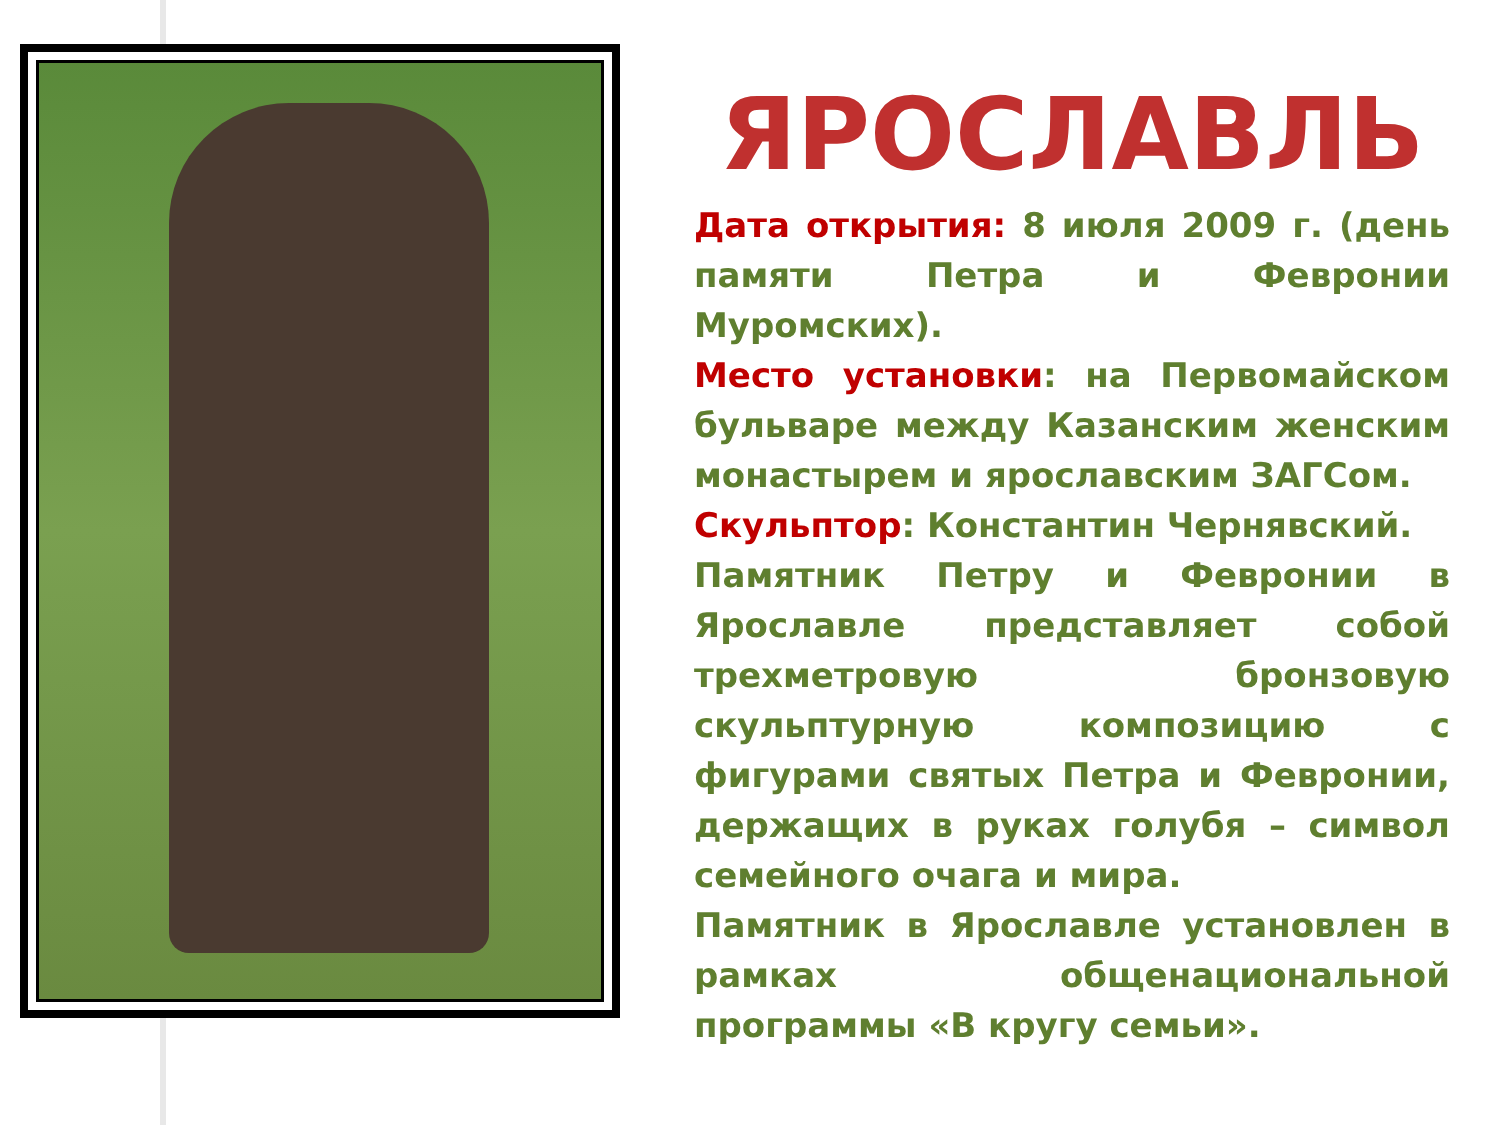ЯРОСЛАВЛЬ
Дата открытия: 8 июля 2009 г. (день памяти Петра и Февронии Муромских).
Место установки: на Первомайском бульваре между Казанским женским монастырем и ярославским ЗАГСом.
Скульптор: Константин Чернявский.
Памятник Петру и Февронии в Ярославле представляет собой трехметровую бронзовую скульптурную композицию с фигурами святых Петра и Февронии, держащих в руках голубя – символ семейного очага и мира.
Памятник в Ярославле установлен в рамках общенациональной программы «В кругу семьи».